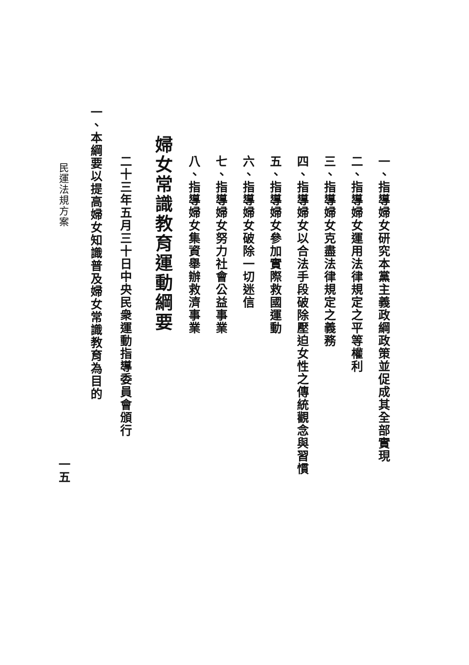一、指導婦女研究本黨主義政綱政策並促成其全部實現
二、指導婦女運用法律規定之平等權利
三、指導婦女克盡法律規定之義務
四、指導婦女以合法手段破除壓迫女性之傳統觀念與習慣
五、指導婦女參加實際救國運動
六、指導婦女破除一切迷信
七、指導婦女努力社會公益事業
八、指導婦女集資舉辦救濟事業
婦女常識教育運動綱要
二十三年五月三十日中央民衆運動指導委員會頒行
一、本綱要以提高婦女知識普及婦女常識教育為目的
民運法規方案 一五